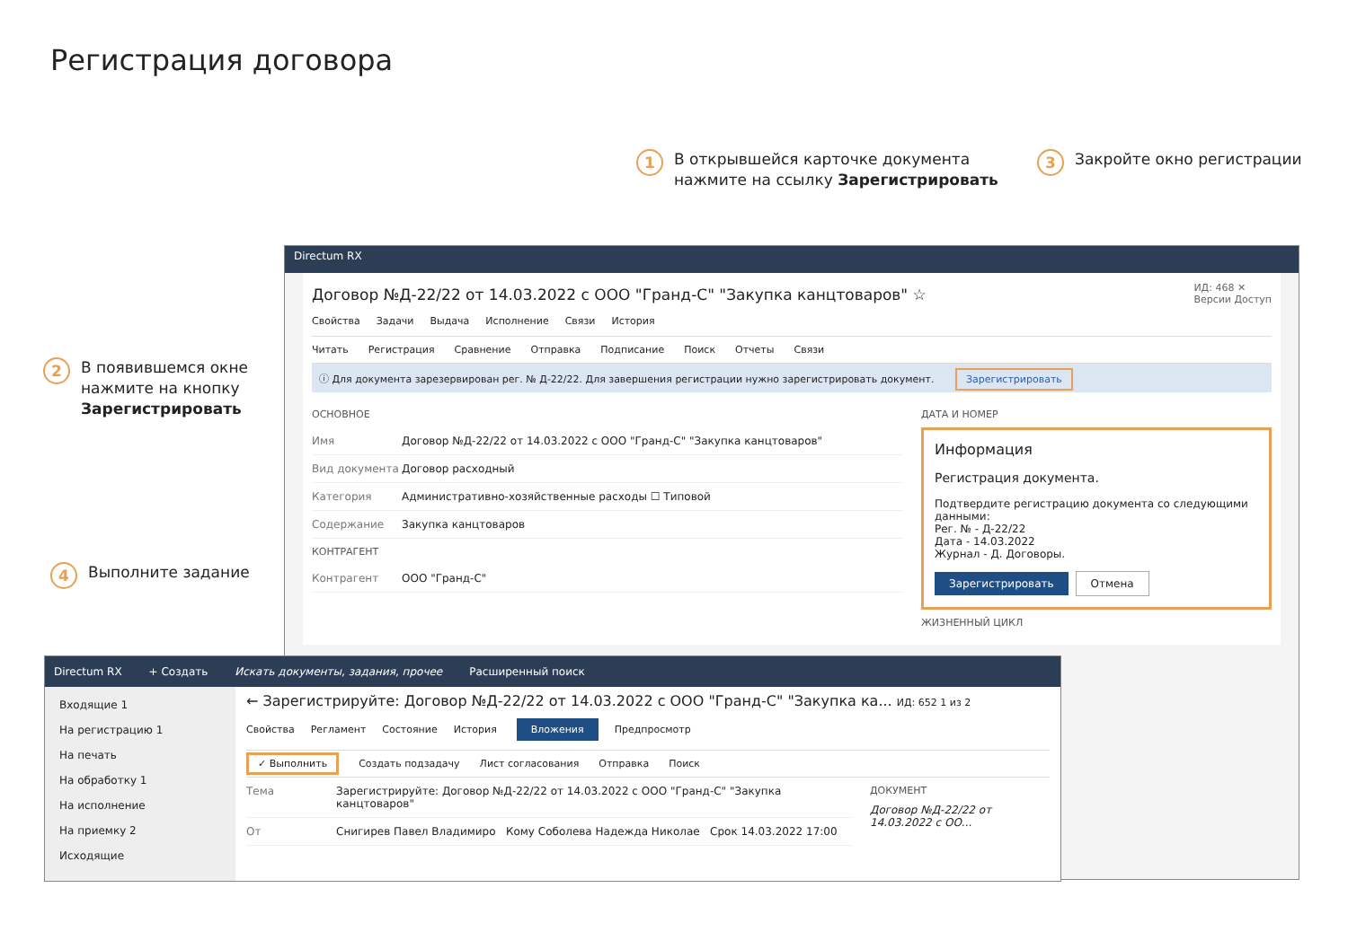Регистрация договора
1
В открывшейся карточке документа
нажмите на ссылку Зарегистрировать
3
Закройте окно регистрации
2
В появившемся окне
нажмите на кнопку
Зарегистрировать
4
Выполните задание
Directum RX
ИД: 468 ✕
Версии Доступ
Договор №Д-22/22 от 14.03.2022 с ООО "Гранд-С" "Закупка канцтоваров" ☆
Свойства Задачи Выдача Исполнение Связи История
Читать Регистрация Сравнение Отправка Подписание Поиск Отчеты Связи
ⓘ Для документа зарезервирован рег. № Д-22/22. Для завершения регистрации нужно зарегистрировать документ. Зарегистрировать
ОСНОВНОЕ
Имя Договор №Д-22/22 от 14.03.2022 с ООО "Гранд-С" "Закупка канцтоваров"
Вид документа Договор расходный
Категория Административно-хозяйственные расходы ☐ Типовой
Содержание Закупка канцтоваров
КОНТРАГЕНТ
Контрагент ООО "Гранд-С"
ДАТА И НОМЕР
Информация
Регистрация документа.
Подтвердите регистрацию документа со следующими данными:
Рег. № - Д-22/22
Дата - 14.03.2022
Журнал - Д. Договоры.
Зарегистрировать Отмена
ЖИЗНЕННЫЙ ЦИКЛ
Directum RX + Создать Искать документы, задания, прочее Расширенный поиск
Входящие 1
На регистрацию 1
На печать
На обработку 1
На исполнение
На приемку 2
Исходящие
← Зарегистрируйте: Договор №Д-22/22 от 14.03.2022 с ООО "Гранд-С" "Закупка ка... ИД: 652 1 из 2
Свойства Регламент Состояние История Вложения Предпросмотр
✓ Выполнить Создать подзадачу Лист согласования Отправка Поиск
Тема Зарегистрируйте: Договор №Д-22/22 от 14.03.2022 с ООО "Гранд-С" "Закупка канцтоваров"
От Снигирев Павел Владимиро Кому Соболева Надежда Николае Срок 14.03.2022 17:00
ДОКУМЕНТ
Договор №Д-22/22 от 14.03.2022 с ОО...